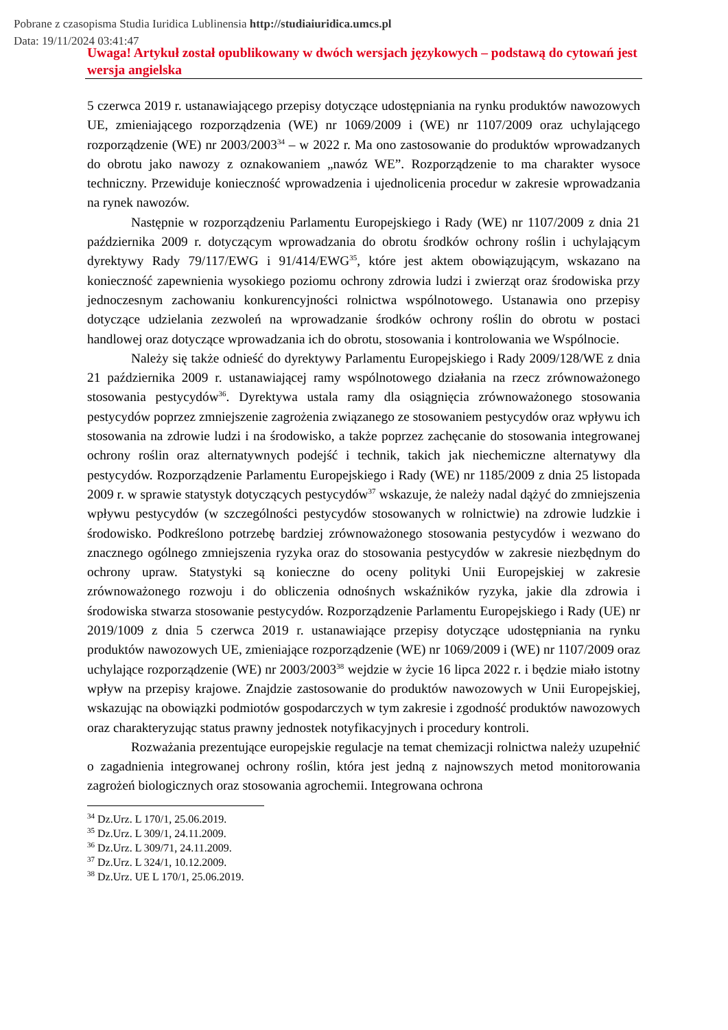Pobrane z czasopisma Studia Iuridica Lublinensia http://studiaiuridica.umcs.pl
Data: 19/11/2024 03:41:47
Uwaga! Artykuł został opublikowany w dwóch wersjach językowych – podstawą do cytowań jest wersja angielska
5 czerwca 2019 r. ustanawiającego przepisy dotyczące udostępniania na rynku produktów nawozowych UE, zmieniającego rozporządzenia (WE) nr 1069/2009 i (WE) nr 1107/2009 oraz uchylającego rozporządzenie (WE) nr 2003/2003<sup>34</sup> – w 2022 r. Ma ono zastosowanie do produktów wprowadzanych do obrotu jako nawozy z oznakowaniem „nawóz WE”. Rozporządzenie to ma charakter wysoce techniczny. Przewiduje konieczność wprowadzenia i ujednolicenia procedur w zakresie wprowadzania na rynek nawozów.
Następnie w rozporządzeniu Parlamentu Europejskiego i Rady (WE) nr 1107/2009 z dnia 21 października 2009 r. dotyczącym wprowadzania do obrotu środków ochrony roślin i uchylającym dyrektywy Rady 79/117/EWG i 91/414/EWG<sup>35</sup>, które jest aktem obowiązującym, wskazano na konieczność zapewnienia wysokiego poziomu ochrony zdrowia ludzi i zwierząt oraz środowiska przy jednoczesnym zachowaniu konkurencyjności rolnictwa wspólnotowego. Ustanawia ono przepisy dotyczące udzielania zezwoleń na wprowadzanie środków ochrony roślin do obrotu w postaci handlowej oraz dotyczące wprowadzania ich do obrotu, stosowania i kontrolowania we Wspólnocie.
Należy się także odnieść do dyrektywy Parlamentu Europejskiego i Rady 2009/128/WE z dnia 21 października 2009 r. ustanawiającej ramy wspólnotowego działania na rzecz zrównoważonego stosowania pestycydów<sup>36</sup>. Dyrektywa ustala ramy dla osiągnięcia zrównoważonego stosowania pestycydów poprzez zmniejszenie zagrożenia związanego ze stosowaniem pestycydów oraz wpływu ich stosowania na zdrowie ludzi i na środowisko, a także poprzez zachęcanie do stosowania integrowanej ochrony roślin oraz alternatywnych podejść i technik, takich jak niechemiczne alternatywy dla pestycydów. Rozporządzenie Parlamentu Europejskiego i Rady (WE) nr 1185/2009 z dnia 25 listopada 2009 r. w sprawie statystyk dotyczących pestycydów<sup>37</sup> wskazuje, że należy nadal dążyć do zmniejszenia wpływu pestycydów (w szczególności pestycydów stosowanych w rolnictwie) na zdrowie ludzkie i środowisko. Podkreślono potrzebę bardziej zrównoważonego stosowania pestycydów i wezwano do znacznego ogólnego zmniejszenia ryzyka oraz do stosowania pestycydów w zakresie niezbędnym do ochrony upraw. Statystyki są konieczne do oceny polityki Unii Europejskiej w zakresie zrównoważonego rozwoju i do obliczenia odnośnych wskaźników ryzyka, jakie dla zdrowia i środowiska stwarza stosowanie pestycydów. Rozporządzenie Parlamentu Europejskiego i Rady (UE) nr 2019/1009 z dnia 5 czerwca 2019 r. ustanawiające przepisy dotyczące udostępniania na rynku produktów nawozowych UE, zmieniające rozporządzenie (WE) nr 1069/2009 i (WE) nr 1107/2009 oraz uchylające rozporządzenie (WE) nr 2003/2003<sup>38</sup> wejdzie w życie 16 lipca 2022 r. i będzie miało istotny wpływ na przepisy krajowe. Znajdzie zastosowanie do produktów nawozowych w Unii Europejskiej, wskazując na obowiązki podmiotów gospodarczych w tym zakresie i zgodność produktów nawozowych oraz charakteryzując status prawny jednostek notyfikacyjnych i procedury kontroli.
Rozważania prezentujące europejskie regulacje na temat chemizacji rolnictwa należy uzupełnić o zagadnienia integrowanej ochrony roślin, która jest jedną z najnowszych metod monitorowania zagrożeń biologicznych oraz stosowania agrochemii. Integrowana ochrona
<sup>34</sup> Dz.Urz. L 170/1, 25.06.2019.
<sup>35</sup> Dz.Urz. L 309/1, 24.11.2009.
<sup>36</sup> Dz.Urz. L 309/71, 24.11.2009.
<sup>37</sup> Dz.Urz. L 324/1, 10.12.2009.
<sup>38</sup> Dz.Urz. UE L 170/1, 25.06.2019.